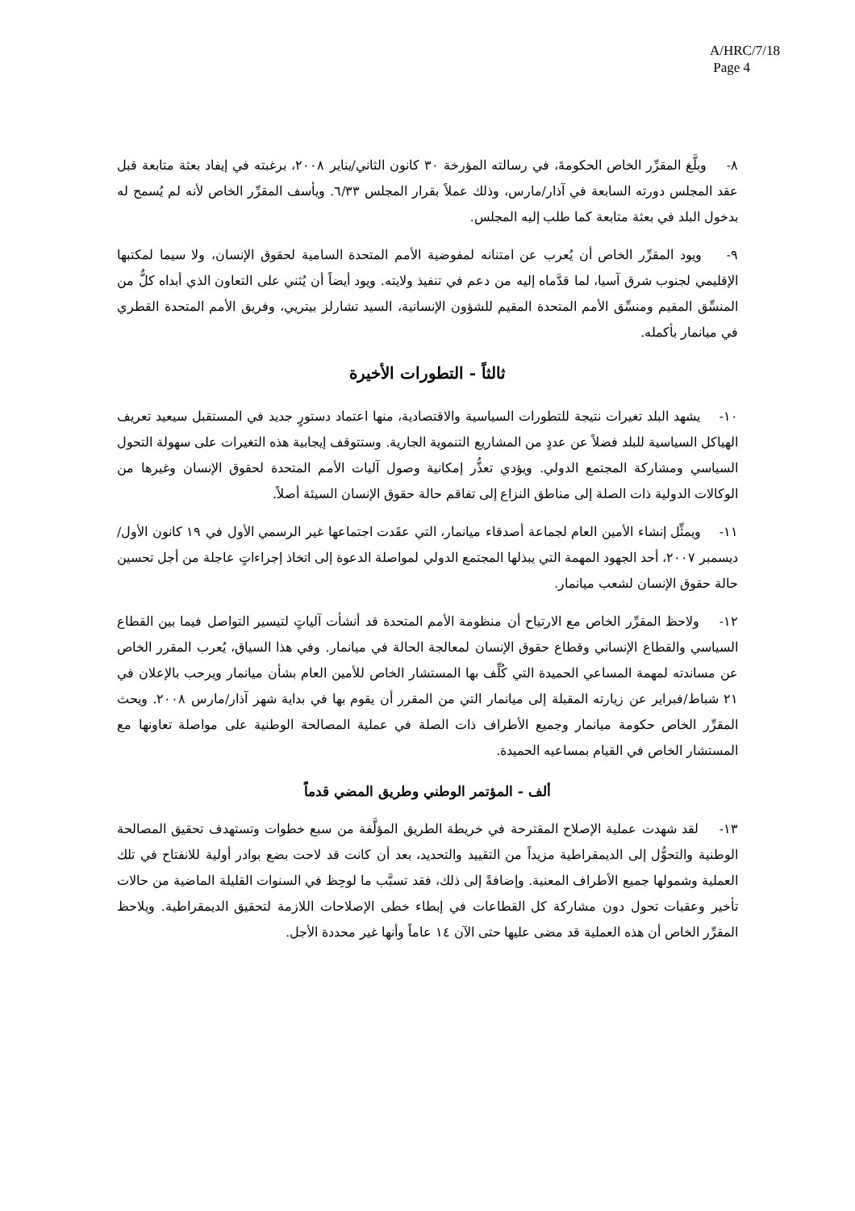A/HRC/7/18
Page 4
٨- وبلَّغ المقرِّر الخاص الحكومةَ، في رسالته المؤرخة ٣٠ كانون الثاني/يناير ٢٠٠٨، برغبته في إيفاد بعثة متابعة قبل عقد المجلس دورته السابعة في آذار/مارس، وذلك عملاً بقرار المجلس ٦/٣٣. ويأسف المقرِّر الخاص لأنه لم يُسمح له بدخول البلد في بعثة متابعة كما طلب إليه المجلس.
٩- ويود المقرِّر الخاص أن يُعرب عن امتنانه لمفوضية الأمم المتحدة السامية لحقوق الإنسان، ولا سيما لمكتبها الإقليمي لجنوب شرق آسيا، لما قدَّماه إليه من دعم في تنفيذ ولايته. ويود أيضاً أن يُثني على التعاون الذي أبداه كلٌّ من المنسِّق المقيم ومنسِّق الأمم المتحدة المقيم للشؤون الإنسانية، السيد تشارلز بيتريي، وفريق الأمم المتحدة القطري في ميانمار بأكمله.
ثالثاً - التطورات الأخيرة
١٠- يشهد البلد تغيرات نتيجة للتطورات السياسية والاقتصادية، منها اعتماد دستورٍ جديد في المستقبل سيعيد تعريف الهياكل السياسية للبلد فضلاً عن عددٍ من المشاريع التنموية الجارية. وستتوقف إيجابية هذه التغيرات على سهولة التحول السياسي ومشاركة المجتمع الدولي. ويؤدي تعذُّر إمكانية وصول آليات الأمم المتحدة لحقوق الإنسان وغيرها من الوكالات الدولية ذات الصلة إلى مناطق النزاع إلى تفاقم حالة حقوق الإنسان السيئة أصلاً.
١١- ويمثِّل إنشاء الأمين العام لجماعة أصدقاء ميانمار، التي عقَدت اجتماعها غير الرسمي الأول في ١٩ كانون الأول/ديسمبر ٢٠٠٧، أحد الجهود المهمة التي يبذلها المجتمع الدولي لمواصلة الدعوة إلى اتخاذ إجراءاتٍ عاجلة من أجل تحسين حالة حقوق الإنسان لشعب ميانمار.
١٢- ولاحظ المقرِّر الخاص مع الارتياح أن منظومة الأمم المتحدة قد أنشأت آلياتٍ لتيسير التواصل فيما بين القطاع السياسي والقطاع الإنساني وقطاع حقوق الإنسان لمعالجة الحالة في ميانمار. وفي هذا السياق، يُعرب المقرر الخاص عن مساندته لمهمة المساعي الحميدة التي كُلِّف بها المستشار الخاص للأمين العام بشأن ميانمار ويرحب بالإعلان في ٢١ شباط/فبراير عن زيارته المقبلة إلى ميانمار التي من المقرر أن يقوم بها في بداية شهر آذار/مارس ٢٠٠٨. ويحث المقرِّر الخاص حكومة ميانمار وجميع الأطراف ذات الصلة في عملية المصالحة الوطنية على مواصلة تعاونها مع المستشار الخاص في القيام بمساعيه الحميدة.
ألف - المؤتمر الوطني وطريق المضي قدماً
١٣- لقد شهدت عملية الإصلاح المقترحة في خريطة الطريق المؤلَّفة من سبع خطوات وتستهدف تحقيق المصالحة الوطنية والتحوُّل إلى الديمقراطية مزيداً من التقييد والتحديد، بعد أن كانت قد لاحت بضع بوادر أولية للانفتاح في تلك العملية وشمولها جميع الأطراف المعنية. وإضافةً إلى ذلك، فقد تسبَّب ما لوحِظ في السنوات القليلة الماضية من حالات تأخير وعقبات تحول دون مشاركة كل القطاعات في إبطاء خطى الإصلاحات اللازمة لتحقيق الديمقراطية. ويلاحظ المقرِّر الخاص أن هذه العملية قد مضى عليها حتى الآن ١٤ عاماً وأنها غير محددة الأجل.